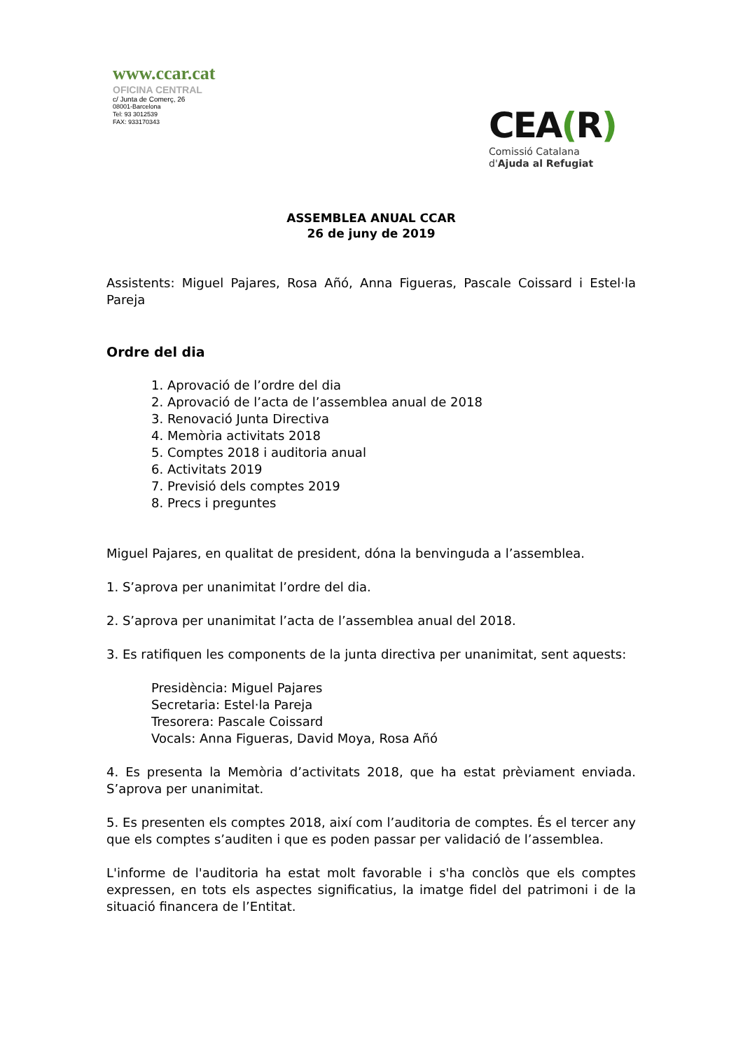www.ccar.cat
OFICINA CENTRAL
c/ Junta de Comerç, 26
08001-Barcelona
Tel: 93 3012539
FAX: 933170343
CEA(R)
Comissió Catalana
d'Ajuda al Refugiat
ASSEMBLEA ANUAL CCAR
26 de juny de 2019
Assistents: Miguel Pajares, Rosa Añó, Anna Figueras, Pascale Coissard i Estel·la Pareja
Ordre del dia
1. Aprovació de l’ordre del dia
2. Aprovació de l’acta de l’assemblea anual de 2018
3. Renovació Junta Directiva
4. Memòria activitats 2018
5. Comptes 2018 i auditoria anual
6. Activitats 2019
7. Previsió dels comptes 2019
8. Precs i preguntes
Miguel Pajares, en qualitat de president, dóna la benvinguda a l’assemblea.
1. S’aprova per unanimitat l’ordre del dia.
2. S’aprova per unanimitat l’acta de l’assemblea anual del 2018.
3. Es ratifiquen les components de la junta directiva per unanimitat, sent aquests:
Presidència: Miguel Pajares
Secretaria: Estel·la Pareja
Tresorera: Pascale Coissard
Vocals: Anna Figueras, David Moya, Rosa Añó
4. Es presenta la Memòria d’activitats 2018, que ha estat prèviament enviada. S’aprova per unanimitat.
5. Es presenten els comptes 2018, així com l’auditoria de comptes. És el tercer any que els comptes s’auditen i que es poden passar per validació de l’assemblea.
L'informe de l'auditoria ha estat molt favorable i s'ha conclòs que els comptes expressen, en tots els aspectes significatius, la imatge fidel del patrimoni i de la situació financera de l’Entitat.